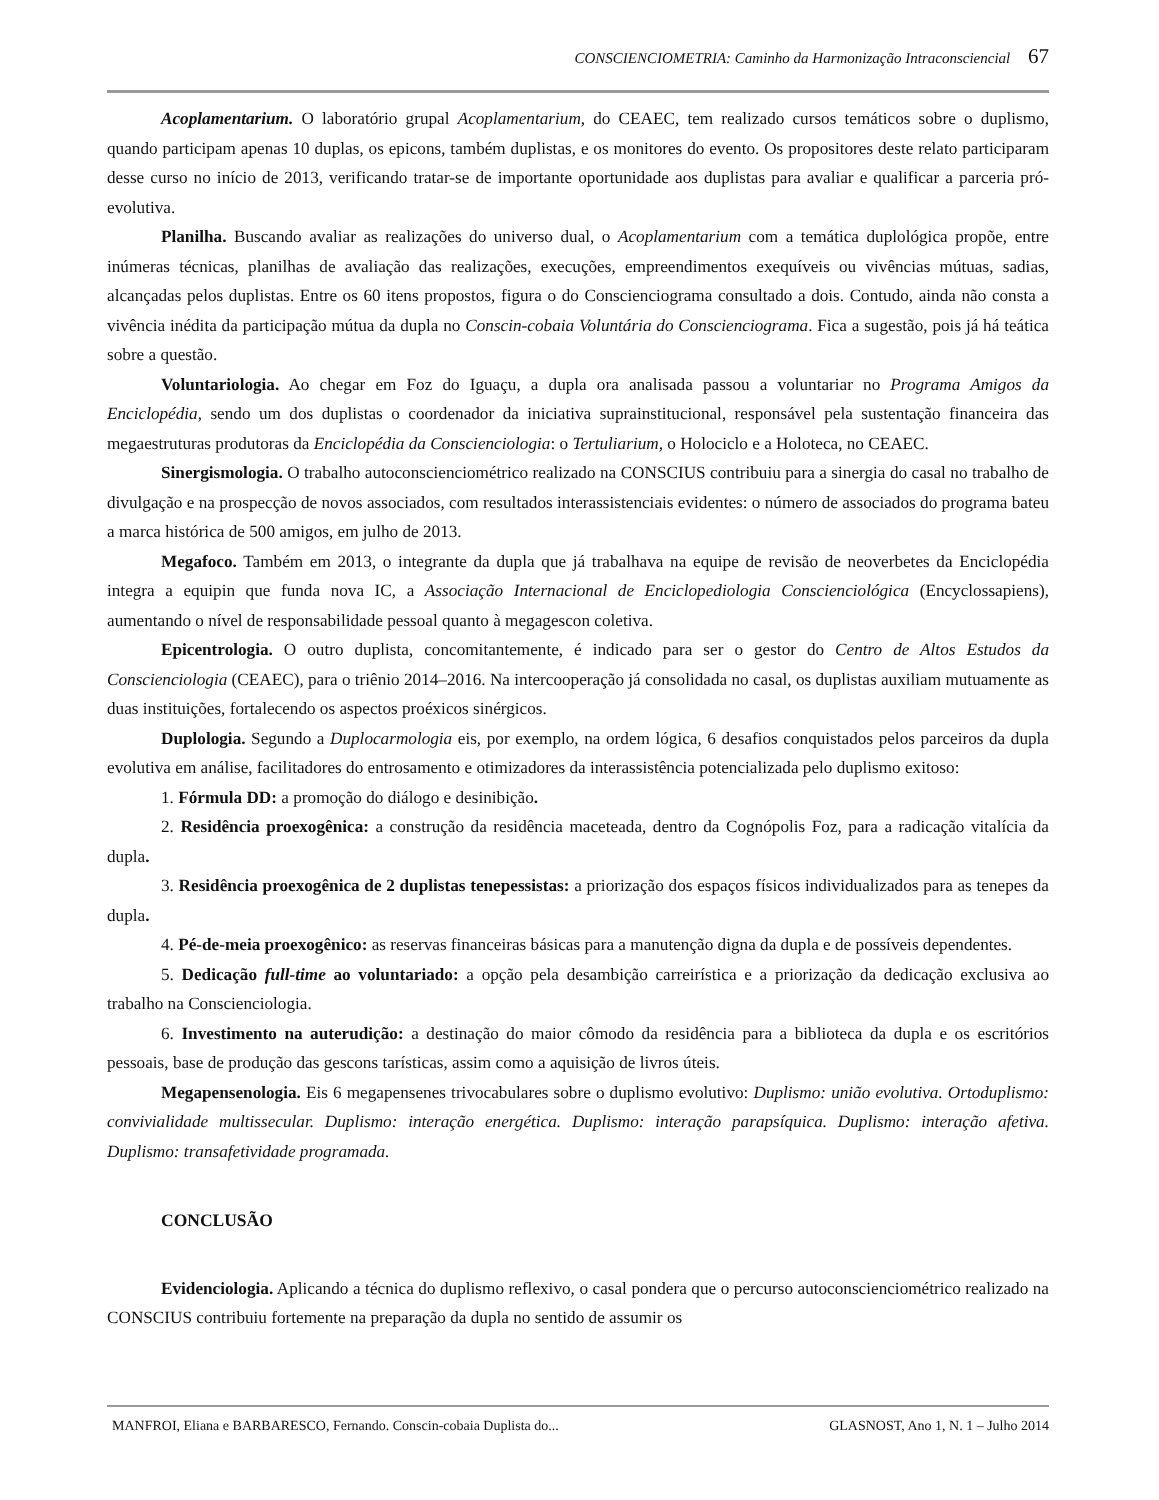CONSCIENCIOMETRIA: Caminho da Harmonização Intraconsciencial 67
Acoplamentarium. O laboratório grupal Acoplamentarium, do CEAEC, tem realizado cursos temáticos sobre o duplismo, quando participam apenas 10 duplas, os epicons, também duplistas, e os monitores do evento. Os propositores deste relato participaram desse curso no início de 2013, verificando tratar-se de importante oportunidade aos duplistas para avaliar e qualificar a parceria pró-evolutiva.
Planilha. Buscando avaliar as realizações do universo dual, o Acoplamentarium com a temática duplológica propõe, entre inúmeras técnicas, planilhas de avaliação das realizações, execuções, empreendimentos exequíveis ou vivências mútuas, sadias, alcançadas pelos duplistas. Entre os 60 itens propostos, figura o do Conscienciograma consultado a dois. Contudo, ainda não consta a vivência inédita da participação mútua da dupla no Conscin-cobaia Voluntária do Conscienciograma. Fica a sugestão, pois já há teática sobre a questão.
Voluntariologia. Ao chegar em Foz do Iguaçu, a dupla ora analisada passou a voluntariar no Programa Amigos da Enciclopédia, sendo um dos duplistas o coordenador da iniciativa suprainstitucional, responsável pela sustentação financeira das megaestruturas produtoras da Enciclopédia da Conscienciologia: o Tertuliarium, o Holociclo e a Holoteca, no CEAEC.
Sinergismologia. O trabalho autoconscienciométrico realizado na CONSCIUS contribuiu para a sinergia do casal no trabalho de divulgação e na prospecção de novos associados, com resultados interassistenciais evidentes: o número de associados do programa bateu a marca histórica de 500 amigos, em julho de 2013.
Megafoco. Também em 2013, o integrante da dupla que já trabalhava na equipe de revisão de neoverbetes da Enciclopédia integra a equipin que funda nova IC, a Associação Internacional de Enciclopediologia Conscienciológica (Encyclossapiens), aumentando o nível de responsabilidade pessoal quanto à megagescon coletiva.
Epicentrologia. O outro duplista, concomitantemente, é indicado para ser o gestor do Centro de Altos Estudos da Conscienciologia (CEAEC), para o triênio 2014–2016. Na intercooperação já consolidada no casal, os duplistas auxiliam mutuamente as duas instituições, fortalecendo os aspectos proéxicos sinérgicos.
Duplologia. Segundo a Duplocarmologia eis, por exemplo, na ordem lógica, 6 desafios conquistados pelos parceiros da dupla evolutiva em análise, facilitadores do entrosamento e otimizadores da interassistência potencializada pelo duplismo exitoso:
1. Fórmula DD: a promoção do diálogo e desinibição.
2. Residência proexogênica: a construção da residência maceteada, dentro da Cognópolis Foz, para a radicação vitalícia da dupla.
3. Residência proexogênica de 2 duplistas tenepessistas: a priorização dos espaços físicos individualizados para as tenepes da dupla.
4. Pé-de-meia proexogênico: as reservas financeiras básicas para a manutenção digna da dupla e de possíveis dependentes.
5. Dedicação full-time ao voluntariado: a opção pela desambição carreirística e a priorização da dedicação exclusiva ao trabalho na Conscienciologia.
6. Investimento na auterudição: a destinação do maior cômodo da residência para a biblioteca da dupla e os escritórios pessoais, base de produção das gescons tarísticas, assim como a aquisição de livros úteis.
Megapensenologia. Eis 6 megapensenes trivocabulares sobre o duplismo evolutivo: Duplismo: união evolutiva. Ortoduplismo: convivialidade multissecular. Duplismo: interação energética. Duplismo: interação parapsíquica. Duplismo: interação afetiva. Duplismo: transafetividade programada.
CONCLUSÃO
Evidenciologia. Aplicando a técnica do duplismo reflexivo, o casal pondera que o percurso autoconscienciométrico realizado na CONSCIUS contribuiu fortemente na preparação da dupla no sentido de assumir os
MANFROI, Eliana e BARBARESCO, Fernando. Conscin-cobaia Duplista do... GLASNOST, Ano 1, N. 1 – Julho 2014